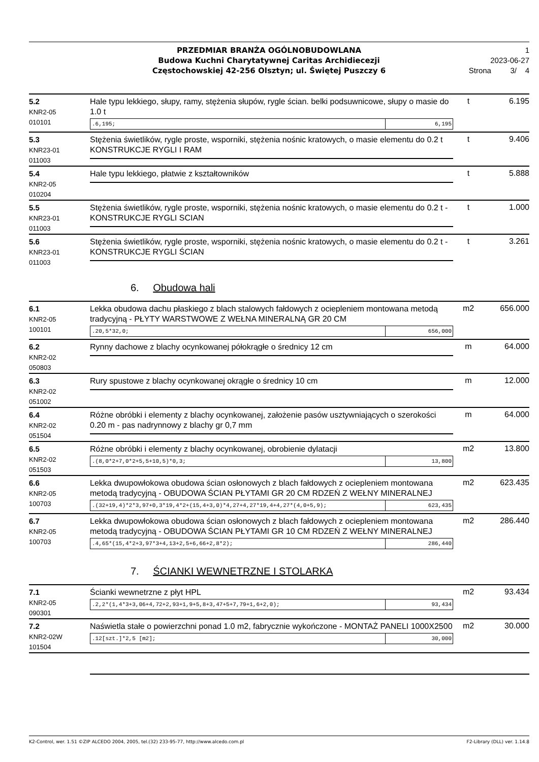PRZEDMIAR BRANŻA OGÓLNOBUDOWLANA
Budowa Kuchni Charytatywnej Caritas Archidiecezji
Częstochowskiej 42-256 Olsztyn; ul. Świętej Puszczy 6
1
2023-06-27
Strona 3/ 4
| 5.2 KNR2-05 010101 | Hale typu lekkiego, słupy, ramy, stężenia słupów, rygle ścian. belki podsuwnicowe, słupy o masie do 1.0 t .6,195; 6,195 | t | 6.195 |
| 5.3 KNR23-01 011003 | Stężenia świetlików, rygle proste, wsporniki, stężenia nośnic kratowych, o masie elementu do 0.2 t KONSTRUKCJE RYGLI I RAM | t | 9.406 |
| 5.4 KNR2-05 010204 | Hale typu lekkiego, płatwie z kształtowników | t | 5.888 |
| 5.5 KNR23-01 011003 | Stężenia świetlików, rygle proste, wsporniki, stężenia nośnic kratowych, o masie elementu do 0.2 t - KONSTRUKCJE RYGLI SCIAN | t | 1.000 |
| 5.6 KNR23-01 011003 | Stężenia świetlików, rygle proste, wsporniki, stężenia nośnic kratowych, o masie elementu do 0.2 t - KONSTRUKCJE RYGLI ŚCIAN | t | 3.261 |
6. Obudowa hali
| 6.1 KNR2-05 100101 | Lekka obudowa dachu płaskiego z blach stalowych fałdowych z ociepleniem montowana metodą tradycyjną - PŁYTY WARSTWOWE Z WEŁNA MINERALNĄ GR 20 CM .20,5*32,0; 656,000 | m2 | 656.000 |
| 6.2 KNR2-02 050803 | Rynny dachowe z blachy ocynkowanej półokrągłe o średnicy 12 cm | m | 64.000 |
| 6.3 KNR2-02 051002 | Rury spustowe z blachy ocynkowanej okrągłe o średnicy 10 cm | m | 12.000 |
| 6.4 KNR2-02 051504 | Różne obróbki i elementy z blachy ocynkowanej, założenie pasów usztywniających o szerokości 0.20 m - pas nadrynnowy z blachy gr 0,7 mm | m | 64.000 |
| 6.5 KNR2-02 051503 | Różne obróbki i elementy z blachy ocynkowanej, obrobienie dylatacji .(8,0*2+7,0*2+5,5+10,5)*0,3; 13,800 | m2 | 13.800 |
| 6.6 KNR2-05 100703 | Lekka dwupowłokowa obudowa ścian osłonowych z blach fałdowych z ociepleniem montowana metodą tradycyjną - OBUDOWA ŚCIAN PŁYTAMI GR 20 CM RDZEŃ Z WEŁNY MINERALNEJ .(32+19,4)*2*3,97+0,3*19,4*2+(15,4+3,0)*4,27+4,27*19,4+4,27*(4,0+5,9); 623,435 | m2 | 623.435 |
| 6.7 KNR2-05 100703 | Lekka dwupowłokowa obudowa ścian osłonowych z blach fałdowych z ociepleniem montowana metodą tradycyjną - OBUDOWA ŚCIAN PŁYTAMI GR 10 CM RDZEŃ Z WEŁNY MINERALNEJ .4,65*(15,4*2+3,97*3+4,13+2,5+6,66+2,8*2); 286,440 | m2 | 286.440 |
7. ŚCIANKI WEWNETRZNE I STOLARKA
| 7.1 KNR2-05 090301 | Ścianki wewnetrzne z płyt HPL .2,2*(1,4*3+3,06+4,72+2,93+1,9+5,8+3,47+5+7,79+1,6+2,0); 93,434 | m2 | 93.434 |
| 7.2 KNR2-02W 101504 | Naświetla stałe o powierzchni ponad 1.0 m2, fabrycznie wykończone - MONTAŻ PANELI 1000X2500 .12[szt.]*2,5 [m2]; 30,000 | m2 | 30.000 |
K2-Control, wer. 1.51 ©ZIP ALCEDO 2004, 2005, tel.(32) 233-95-77, http://www.alcedo.com.pl F2-Library (DLL) ver. 1.14.8